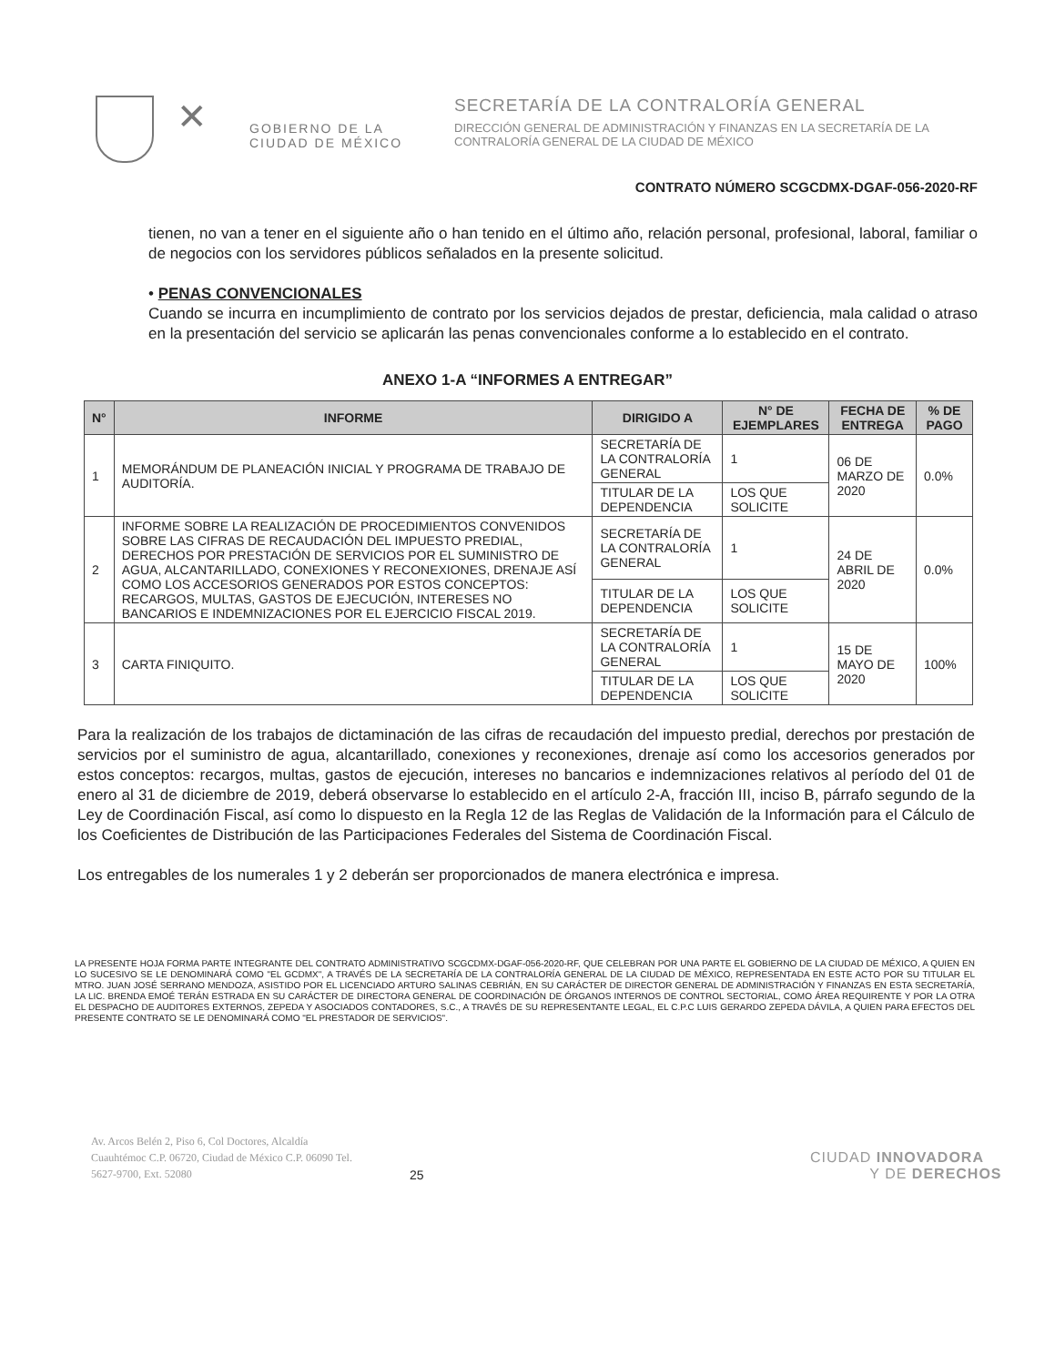✕
GOBIERNO DE LA
CIUDAD DE MÉXICO
SECRETARÍA DE LA CONTRALORÍA GENERAL
DIRECCIÓN GENERAL DE ADMINISTRACIÓN Y FINANZAS EN LA SECRETARÍA DE LA
CONTRALORÍA GENERAL DE LA CIUDAD DE MÉXICO
CONTRATO NÚMERO SCGCDMX-DGAF-056-2020-RF
tienen, no van a tener en el siguiente año o han tenido en el último año, relación personal, profesional, laboral, familiar o de negocios con los servidores públicos señalados en la presente solicitud.
• PENAS CONVENCIONALES
Cuando se incurra en incumplimiento de contrato por los servicios dejados de prestar, deficiencia, mala calidad o atraso en la presentación del servicio se aplicarán las penas convencionales conforme a lo establecido en el contrato.
ANEXO 1-A “INFORMES A ENTREGAR”
| N° | INFORME | DIRIGIDO A | N° DE EJEMPLARES | FECHA DE ENTREGA | % DE PAGO |
| --- | --- | --- | --- | --- | --- |
| 1 | MEMORÁNDUM DE PLANEACIÓN INICIAL Y PROGRAMA DE TRABAJO DE AUDITORÍA. | SECRETARÍA DE LA CONTRALORÍA GENERAL | 1 | 06 DE MARZO DE 2020 | 0.0% |
| | | TITULAR DE LA DEPENDENCIA | LOS QUE SOLICITE | | |
| 2 | INFORME SOBRE LA REALIZACIÓN DE PROCEDIMIENTOS CONVENIDOS SOBRE LAS CIFRAS DE RECAUDACIÓN DEL IMPUESTO PREDIAL, DERECHOS POR PRESTACIÓN DE SERVICIOS POR EL SUMINISTRO DE AGUA, ALCANTARILLADO, CONEXIONES Y RECONEXIONES, DRENAJE ASÍ COMO LOS ACCESORIOS GENERADOS POR ESTOS CONCEPTOS: RECARGOS, MULTAS, GASTOS DE EJECUCIÓN, INTERESES NO BANCARIOS E INDEMNIZACIONES POR EL EJERCICIO FISCAL 2019. | SECRETARÍA DE LA CONTRALORÍA GENERAL | 1 | 24 DE ABRIL DE 2020 | 0.0% |
| | | TITULAR DE LA DEPENDENCIA | LOS QUE SOLICITE | | |
| 3 | CARTA FINIQUITO. | SECRETARÍA DE LA CONTRALORÍA GENERAL | 1 | 15 DE MAYO DE 2020 | 100% |
| | | TITULAR DE LA DEPENDENCIA | LOS QUE SOLICITE | | |
Para la realización de los trabajos de dictaminación de las cifras de recaudación del impuesto predial, derechos por prestación de servicios por el suministro de agua, alcantarillado, conexiones y reconexiones, drenaje así como los accesorios generados por estos conceptos: recargos, multas, gastos de ejecución, intereses no bancarios e indemnizaciones relativos al período del 01 de enero al 31 de diciembre de 2019, deberá observarse lo establecido en el artículo 2-A, fracción III, inciso B, párrafo segundo de la Ley de Coordinación Fiscal, así como lo dispuesto en la Regla 12 de las Reglas de Validación de la Información para el Cálculo de los Coeficientes de Distribución de las Participaciones Federales del Sistema de Coordinación Fiscal.
Los entregables de los numerales 1 y 2 deberán ser proporcionados de manera electrónica e impresa.
LA PRESENTE HOJA FORMA PARTE INTEGRANTE DEL CONTRATO ADMINISTRATIVO SCGCDMX-DGAF-056-2020-RF, QUE CELEBRAN POR UNA PARTE EL GOBIERNO DE LA CIUDAD DE MÉXICO, A QUIEN EN LO SUCESIVO SE LE DENOMINARÁ COMO "EL GCDMX", A TRAVÉS DE LA SECRETARÍA DE LA CONTRALORÍA GENERAL DE LA CIUDAD DE MÉXICO, REPRESENTADA EN ESTE ACTO POR SU TITULAR EL MTRO. JUAN JOSÉ SERRANO MENDOZA, ASISTIDO POR EL LICENCIADO ARTURO SALINAS CEBRIÁN, EN SU CARÁCTER DE DIRECTOR GENERAL DE ADMINISTRACIÓN Y FINANZAS EN ESTA SECRETARÍA, LA LIC. BRENDA EMOÉ TERÁN ESTRADA EN SU CARÁCTER DE DIRECTORA GENERAL DE COORDINACIÓN DE ÓRGANOS INTERNOS DE CONTROL SECTORIAL, COMO ÁREA REQUIRENTE Y POR LA OTRA EL DESPACHO DE AUDITORES EXTERNOS, ZEPEDA Y ASOCIADOS CONTADORES, S.C., A TRAVÉS DE SU REPRESENTANTE LEGAL, EL C.P.C LUIS GERARDO ZEPEDA DÁVILA, A QUIEN PARA EFECTOS DEL PRESENTE CONTRATO SE LE DENOMINARÁ COMO "EL PRESTADOR DE SERVICIOS".
Av. Arcos Belén 2, Piso 6, Col Doctores, Alcaldía Cuauhtémoc C.P. 06720, Ciudad de México C.P. 06090 Tel. 5627-9700, Ext. 52080
25
CIUDAD INNOVADORA
Y DE DERECHOS